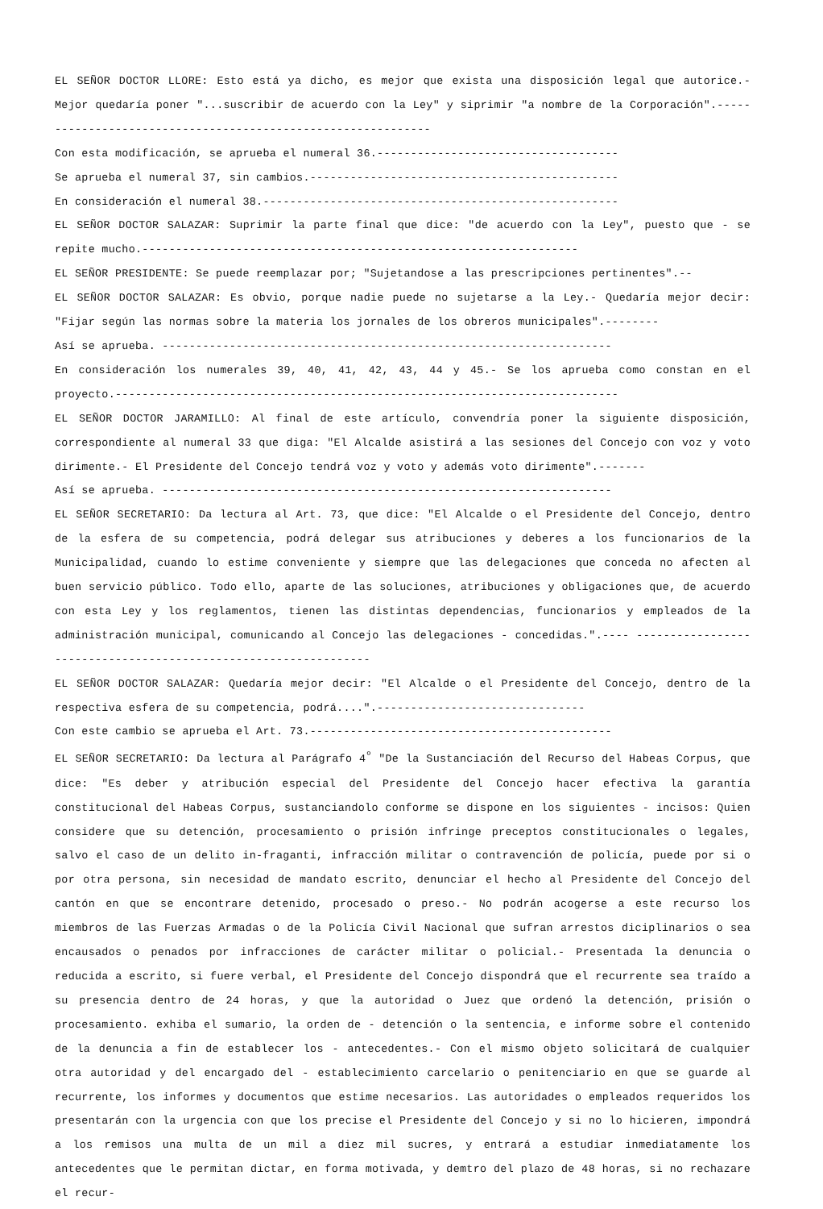EL SEÑOR DOCTOR LLORE: Esto está ya dicho, es mejor que exista una disposición legal que autorice.- Mejor quedaría poner "...suscribir de acuerdo con la Ley" y siprimir "a nombre de la Corporación".-------------------------------------------------------------
Con esta modificación, se aprueba el numeral 36.------------------------------------
Se aprueba el numeral 37, sin cambios.----------------------------------------------
En consideración el numeral 38.-----------------------------------------------------
EL SEÑOR DOCTOR SALAZAR: Suprimir la parte final que dice: "de acuerdo con la Ley", puesto que - se repite mucho.-----------------------------------------------------------------
EL SEÑOR PRESIDENTE: Se puede reemplazar por; "Sujetandose a las prescripciones pertinentes".--
EL SEÑOR DOCTOR SALAZAR: Es obvio, porque nadie puede no sujetarse a la Ley.- Quedaría mejor decir: "Fijar según las normas sobre la materia los jornales de los obreros municipales".--------
Así se aprueba. -------------------------------------------------------------------
En consideración los numerales 39, 40, 41, 42, 43, 44 y 45.- Se los aprueba como constan en el proyecto.---------------------------------------------------------------------------
EL SEÑOR DOCTOR JARAMILLO: Al final de este artículo, convendría poner la siguiente disposición, correspondiente al numeral 33 que diga: "El Alcalde asistirá a las sesiones del Concejo con voz y voto dirimente.- El Presidente del Concejo tendrá voz y voto y además voto dirimente".-------
Así se aprueba. -------------------------------------------------------------------
EL SEÑOR SECRETARIO: Da lectura al Art. 73, que dice: "El Alcalde o el Presidente del Concejo, dentro de la esfera de su competencia, podrá delegar sus atribuciones y deberes a los funcionarios de la Municipalidad, cuando lo estime conveniente y siempre que las delegaciones que conceda no afecten al buen servicio público. Todo ello, aparte de las soluciones, atribuciones y obligaciones que, de acuerdo con esta Ley y los reglamentos, tienen las distintas dependencias, funcionarios y empleados de la administración municipal, comunicando al Concejo las delegaciones - concedidas.".---- ----------------------------------------------------------------
EL SEÑOR DOCTOR SALAZAR: Quedaría mejor decir: "El Alcalde o el Presidente del Concejo, dentro de la respectiva esfera de su competencia, podrá....".-------------------------------
Con este cambio se aprueba el Art. 73.---------------------------------------------
EL SEÑOR SECRETARIO: Da lectura al Parágrafo 4<sup>º</sup> "De la Sustanciación del Recurso del Habeas Corpus, que dice: "Es deber y atribución especial del Presidente del Concejo hacer efectiva la garantía constitucional del Habeas Corpus, sustanciandolo conforme se dispone en los siguientes - incisos: Quien considere que su detención, procesamiento o prisión infringe preceptos constitucionales o legales, salvo el caso de un delito in-fraganti, infracción militar o contravención de policía, puede por si o por otra persona, sin necesidad de mandato escrito, denunciar el hecho al Presidente del Concejo del cantón en que se encontrare detenido, procesado o preso.- No podrán acogerse a este recurso los miembros de las Fuerzas Armadas o de la Policía Civil Nacional que sufran arrestos diciplinarios o sea encausados o penados por infracciones de carácter militar o policial.- Presentada la denuncia o reducida a escrito, si fuere verbal, el Presidente del Concejo dispondrá que el recurrente sea traído a su presencia dentro de 24 horas, y que la autoridad o Juez que ordenó la detención, prisión o procesamiento. exhiba el sumario, la orden de - detención o la sentencia, e informe sobre el contenido de la denuncia a fin de establecer los - antecedentes.- Con el mismo objeto solicitará de cualquier otra autoridad y del encargado del - establecimiento carcelario o penitenciario en que se guarde al recurrente, los informes y documentos que estime necesarios. Las autoridades o empleados requeridos los presentarán con la urgencia con que los precise el Presidente del Concejo y si no lo hicieren, impondrá a los remisos una multa de un mil a diez mil sucres, y entrará a estudiar inmediatamente los antecedentes que le permitan dictar, en forma motivada, y demtro del plazo de 48 horas, si no rechazare el recur-